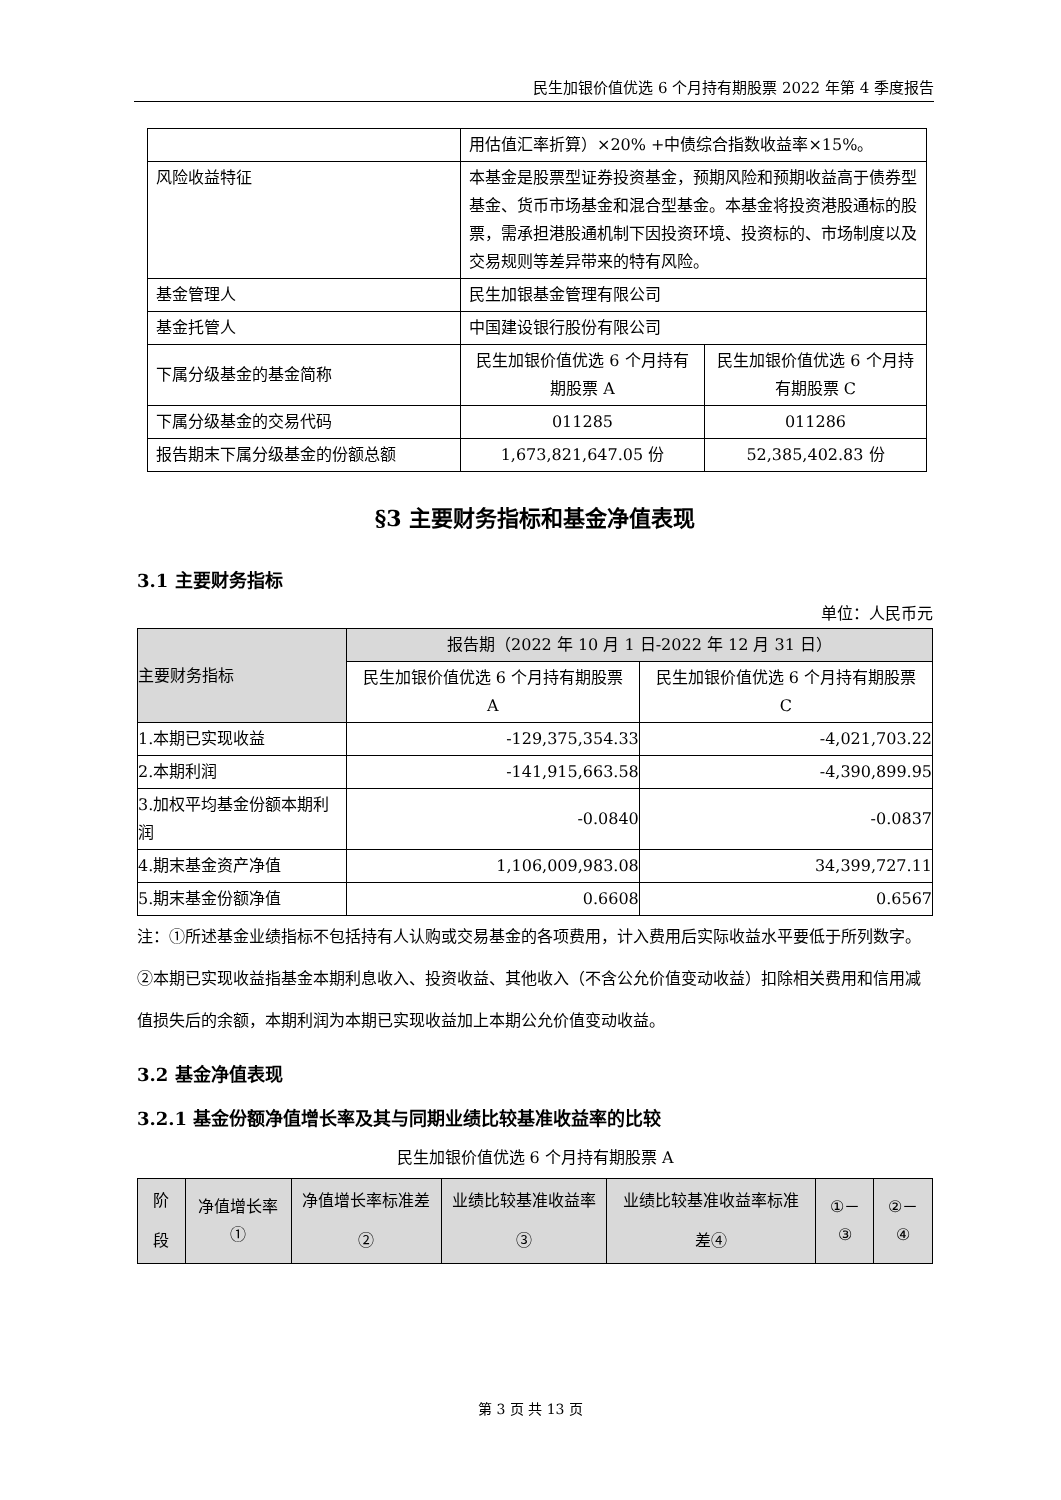民生加银价值优选 6 个月持有期股票 2022 年第 4 季度报告
| | 用估值汇率折算）×20% +中债综合指数收益率×15%。 | |
| 风险收益特征 | 本基金是股票型证券投资基金，预期风险和预期收益高于债券型基金、货币市场基金和混合型基金。本基金将投资港股通标的股票，需承担港股通机制下因投资环境、投资标的、市场制度以及交易规则等差异带来的特有风险。 | |
| 基金管理人 | 民生加银基金管理有限公司 | |
| 基金托管人 | 中国建设银行股份有限公司 | |
| 下属分级基金的基金简称 | 民生加银价值优选 6 个月持有期股票 A | 民生加银价值优选 6 个月持有期股票 C |
| 下属分级基金的交易代码 | 011285 | 011286 |
| 报告期末下属分级基金的份额总额 | 1,673,821,647.05 份 | 52,385,402.83 份 |
§3 主要财务指标和基金净值表现
3.1 主要财务指标
单位：人民币元
| 主要财务指标 | 报告期（2022 年 10 月 1 日-2022 年 12 月 31 日） | |
| --- | --- | --- |
| | 民生加银价值优选 6 个月持有期股票 A | 民生加银价值优选 6 个月持有期股票 C |
| 1.本期已实现收益 | -129,375,354.33 | -4,021,703.22 |
| 2.本期利润 | -141,915,663.58 | -4,390,899.95 |
| 3.加权平均基金份额本期利润 | -0.0840 | -0.0837 |
| 4.期末基金资产净值 | 1,106,009,983.08 | 34,399,727.11 |
| 5.期末基金份额净值 | 0.6608 | 0.6567 |
注：①所述基金业绩指标不包括持有人认购或交易基金的各项费用，计入费用后实际收益水平要低于所列数字。
②本期已实现收益指基金本期利息收入、投资收益、其他收入（不含公允价值变动收益）扣除相关费用和信用减值损失后的余额，本期利润为本期已实现收益加上本期公允价值变动收益。
3.2 基金净值表现
3.2.1 基金份额净值增长率及其与同期业绩比较基准收益率的比较
民生加银价值优选 6 个月持有期股票 A
| 阶段 | 净值增长率① | 净值增长率标准差② | 业绩比较基准收益率③ | 业绩比较基准收益率标准差④ | ①－③ | ②－④ |
| --- | --- | --- | --- | --- | --- | --- |
第 3 页 共 13 页